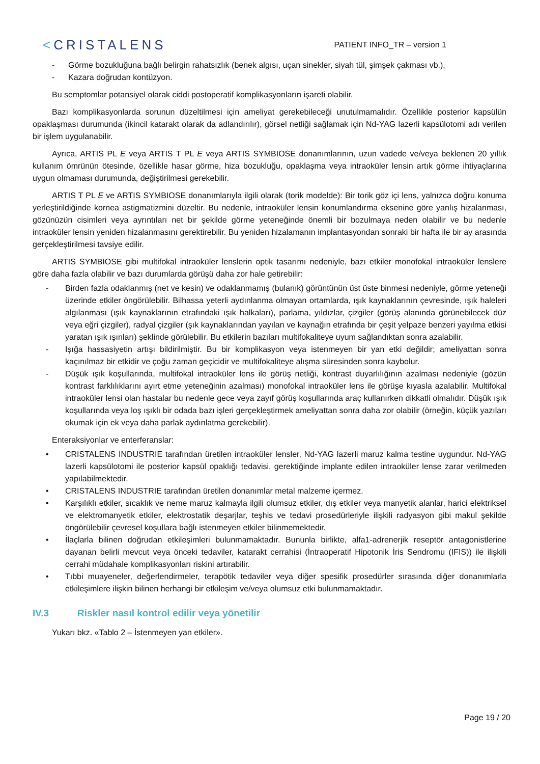<CRISTALENS
PATIENT INFO_TR – version 1
- Görme bozukluğuna bağlı belirgin rahatsızlık (benek algısı, uçan sinekler, siyah tül, şimşek çakması vb.),
- Kazara doğrudan kontüzyon.
Bu semptomlar potansiyel olarak ciddi postoperatif komplikasyonların işareti olabilir.
Bazı komplikasyonlarda sorunun düzeltilmesi için ameliyat gerekebileceği unutulmamalıdır. Özellikle posterior kapsülün opaklaşması durumunda (ikincil katarakt olarak da adlandırılır), görsel netliği sağlamak için Nd-YAG lazerli kapsülotomi adı verilen bir işlem uygulanabilir.
Ayrıca, ARTIS PL E veya ARTIS T PL E veya ARTIS SYMBIOSE donanımlarının, uzun vadede ve/veya beklenen 20 yıllık kullanım ömrünün ötesinde, özellikle hasar görme, hiza bozukluğu, opaklaşma veya intraoküler lensin artık görme ihtiyaçlarına uygun olmaması durumunda, değiştirilmesi gerekebilir.
ARTIS T PL E ve ARTIS SYMBIOSE donanımlarıyla ilgili olarak (torik modelde): Bir torik göz içi lens, yalnızca doğru konuma yerleştirildiğinde kornea astigmatizmini düzeltir. Bu nedenle, intraoküler lensin konumlandırma eksenine göre yanlış hizalanması, gözünüzün cisimleri veya ayrıntıları net bir şekilde görme yeteneğinde önemli bir bozulmaya neden olabilir ve bu nedenle intraoküler lensin yeniden hizalanmasını gerektirebilir. Bu yeniden hizalamanın implantasyondan sonraki bir hafta ile bir ay arasında gerçekleştirilmesi tavsiye edilir.
ARTIS SYMBIOSE gibi multifokal intraoküler lenslerin optik tasarımı nedeniyle, bazı etkiler monofokal intraoküler lenslere göre daha fazla olabilir ve bazı durumlarda görüşü daha zor hale getirebilir:
- Birden fazla odaklanmış (net ve kesin) ve odaklanmamış (bulanık) görüntünün üst üste binmesi nedeniyle, görme yeteneği üzerinde etkiler öngörülebilir. Bilhassa yeterli aydınlanma olmayan ortamlarda, ışık kaynaklarının çevresinde, ışık haleleri algılanması (ışık kaynaklarının etrafındaki ışık halkaları), parlama, yıldızlar, çizgiler (görüş alanında görünebilecek düz veya eğri çizgiler), radyal çizgiler (şık kaynaklarından yayılan ve kaynağın etrafında bir çeşit yelpaze benzeri yayılma etkisi yaratan ışık ışınları) şeklinde görülebilir. Bu etkilerin bazıları multifokaliteye uyum sağlandıktan sonra azalabilir.
- Işığa hassasiyetin artışı bildirilmiştir. Bu bir komplikasyon veya istenmeyen bir yan etki değildir; ameliyattan sonra kaçınılmaz bir etkidir ve çoğu zaman geçicidir ve multifokaliteye alışma süresinden sonra kaybolur.
- Düşük ışık koşullarında, multifokal intraoküler lens ile görüş netliği, kontrast duyarlılığının azalması nedeniyle (gözün kontrast farklılıklarını ayırt etme yeteneğinin azalması) monofokal intraoküler lens ile görüşe kıyasla azalabilir. Multifokal intraoküler lensi olan hastalar bu nedenle gece veya zayıf görüş koşullarında araç kullanırken dikkatli olmalıdır. Düşük ışık koşullarında veya loş ışıklı bir odada bazı işleri gerçekleştirmek ameliyattan sonra daha zor olabilir (örneğin, küçük yazıları okumak için ek veya daha parlak aydınlatma gerekebilir).
Enteraksiyonlar ve enterferanslar:
• CRISTALENS INDUSTRIE tarafından üretilen intraoküler lensler, Nd-YAG lazerli maruz kalma testine uygundur. Nd-YAG lazerli kapsülotomi ile posterior kapsül opaklığı tedavisi, gerektiğinde implante edilen intraoküler lense zarar verilmeden yapılabilmektedir.
• CRISTALENS INDUSTRIE tarafından üretilen donanımlar metal malzeme içermez.
• Karşılıklı etkiler, sıcaklık ve neme maruz kalmayla ilgili olumsuz etkiler, dış etkiler veya manyetik alanlar, harici elektriksel ve elektromanyetik etkiler, elektrostatik deşarjlar, teşhis ve tedavi prosedürleriyle ilişkili radyasyon gibi makul şekilde öngörülebilir çevresel koşullara bağlı istenmeyen etkiler bilinmemektedir.
• İlaçlarla bilinen doğrudan etkileşimleri bulunmamaktadır. Bununla birlikte, alfa1-adrenerjik reseptör antagonistlerine dayanan belirli mevcut veya önceki tedaviler, katarakt cerrahisi (İntraoperatif Hipotonik İris Sendromu (IFIS)) ile ilişkili cerrahi müdahale komplikasyonları riskini artırabilir.
• Tıbbi muayeneler, değerlendirmeler, terapötik tedaviler veya diğer spesifik prosedürler sırasında diğer donanımlarla etkileşimlere ilişkin bilinen herhangi bir etkileşim ve/veya olumsuz etki bulunmamaktadır.
IV.3 Riskler nasıl kontrol edilir veya yönetilir
Yukarı bkz. «Tablo 2 – İstenmeyen yan etkiler».
Page 19 / 20